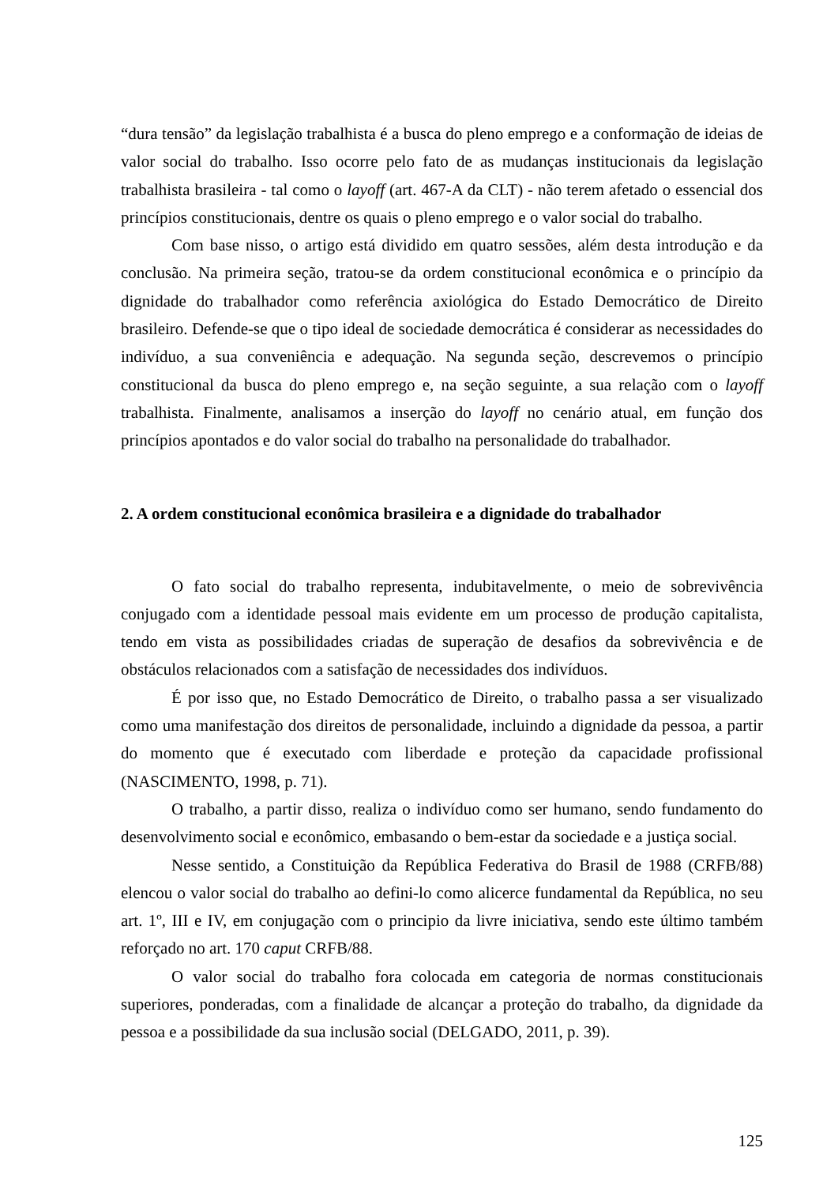“dura tensão” da legislação trabalhista é a busca do pleno emprego e a conformação de ideias de valor social do trabalho. Isso ocorre pelo fato de as mudanças institucionais da legislação trabalhista brasileira - tal como o layoff (art. 467-A da CLT) - não terem afetado o essencial dos princípios constitucionais, dentre os quais o pleno emprego e o valor social do trabalho.
Com base nisso, o artigo está dividido em quatro sessões, além desta introdução e da conclusão. Na primeira seção, tratou-se da ordem constitucional econômica e o princípio da dignidade do trabalhador como referência axiológica do Estado Democrático de Direito brasileiro. Defende-se que o tipo ideal de sociedade democrática é considerar as necessidades do indivíduo, a sua conveniência e adequação. Na segunda seção, descrevemos o princípio constitucional da busca do pleno emprego e, na seção seguinte, a sua relação com o layoff trabalhista. Finalmente, analisamos a inserção do layoff no cenário atual, em função dos princípios apontados e do valor social do trabalho na personalidade do trabalhador.
2. A ordem constitucional econômica brasileira e a dignidade do trabalhador
O fato social do trabalho representa, indubitavelmente, o meio de sobrevivência conjugado com a identidade pessoal mais evidente em um processo de produção capitalista, tendo em vista as possibilidades criadas de superação de desafios da sobrevivência e de obstáculos relacionados com a satisfação de necessidades dos indivíduos.
É por isso que, no Estado Democrático de Direito, o trabalho passa a ser visualizado como uma manifestação dos direitos de personalidade, incluindo a dignidade da pessoa, a partir do momento que é executado com liberdade e proteção da capacidade profissional (NASCIMENTO, 1998, p. 71).
O trabalho, a partir disso, realiza o indivíduo como ser humano, sendo fundamento do desenvolvimento social e econômico, embasando o bem-estar da sociedade e a justiça social.
Nesse sentido, a Constituição da República Federativa do Brasil de 1988 (CRFB/88) elencou o valor social do trabalho ao defini-lo como alicerce fundamental da República, no seu art. 1º, III e IV, em conjugação com o principio da livre iniciativa, sendo este último também reforçado no art. 170 caput CRFB/88.
O valor social do trabalho fora colocada em categoria de normas constitucionais superiores, ponderadas, com a finalidade de alcançar a proteção do trabalho, da dignidade da pessoa e a possibilidade da sua inclusão social (DELGADO, 2011, p. 39).
125